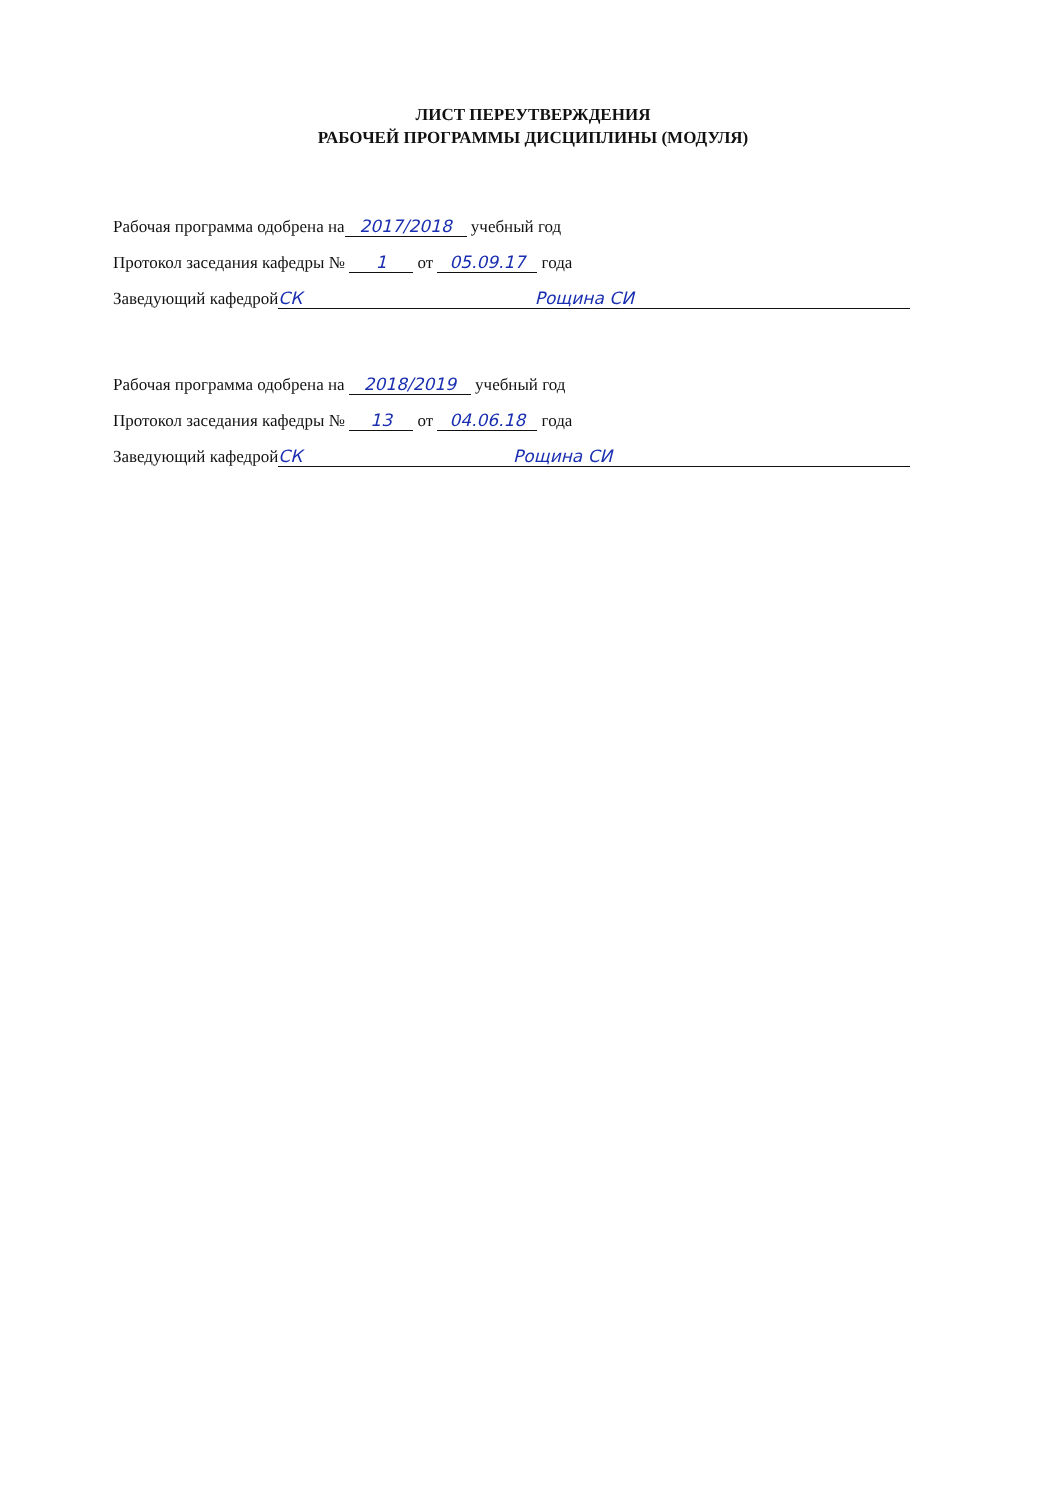ЛИСТ ПЕРЕУТВЕРЖДЕНИЯ
РАБОЧЕЙ ПРОГРАММЫ ДИСЦИПЛИНЫ (МОДУЛЯ)
Рабочая программа одобрена на 2017/2018 учебный год
Протокол заседания кафедры № 1 от 05.09.17 года
Заведующий кафедрой СК Рощина СИ
Рабочая программа одобрена на 2018/2019 учебный год
Протокол заседания кафедры № 13 от 04.06.18 года
Заведующий кафедрой СК Рощина СИ